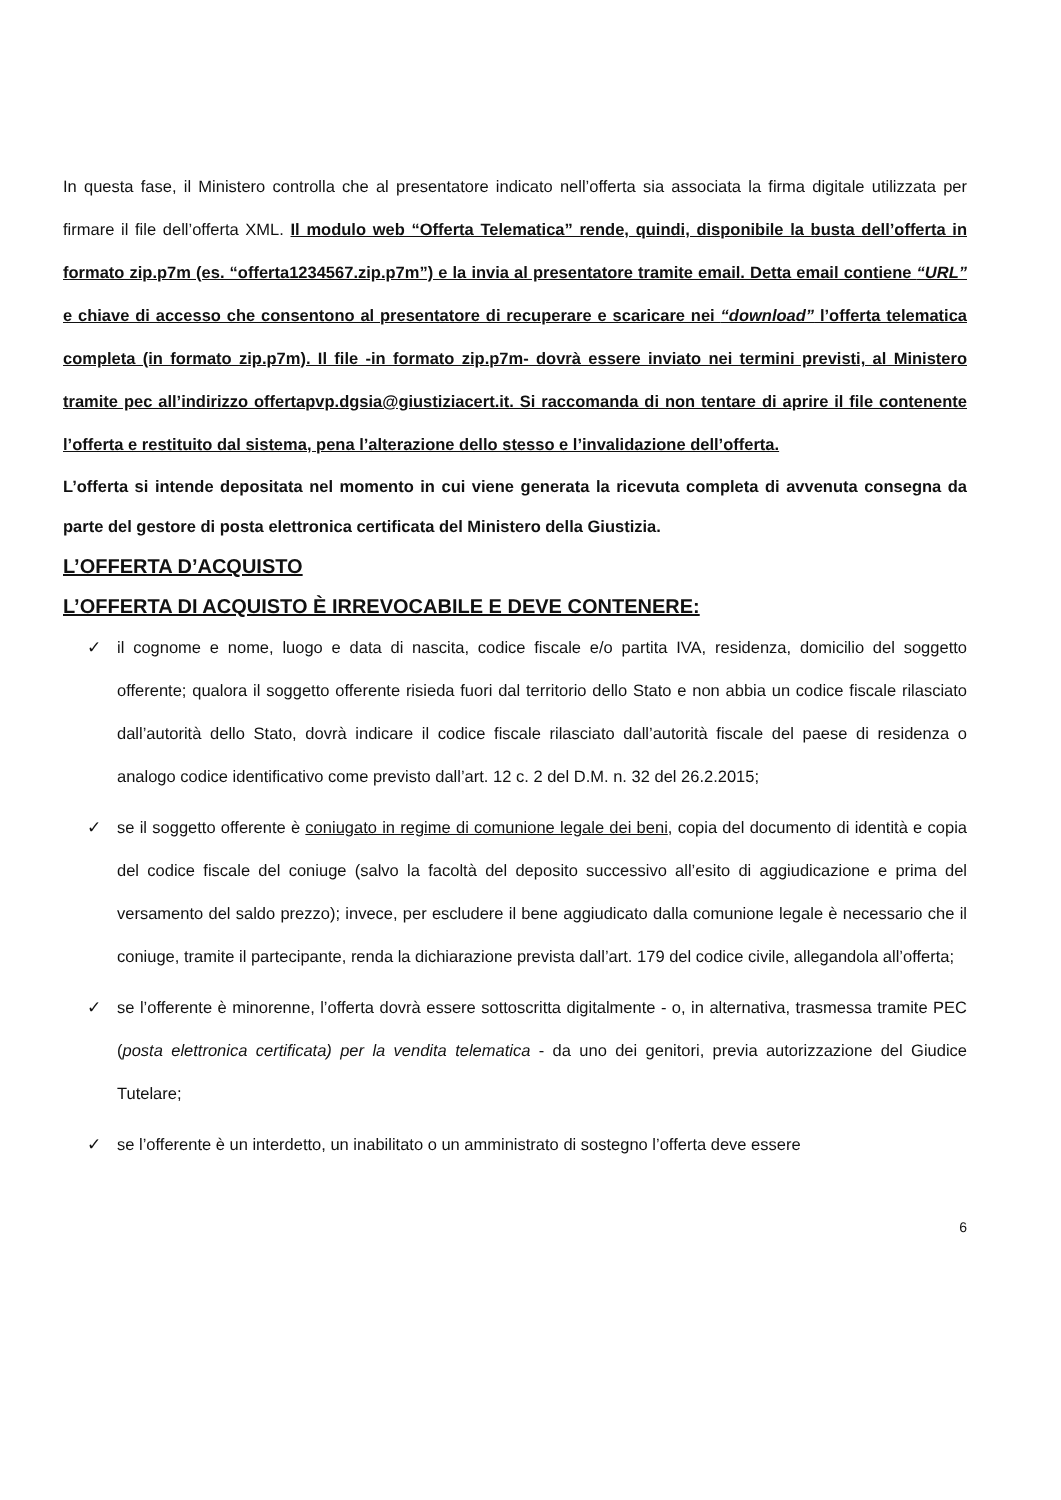In questa fase, il Ministero controlla che al presentatore indicato nell’offerta sia associata la firma digitale utilizzata per firmare il file dell’offerta XML. Il modulo web “Offerta Telematica” rende, quindi, disponibile la busta dell’offerta in formato zip.p7m (es. “offerta1234567.zip.p7m”) e la invia al presentatore tramite email. Detta email contiene “URL” e chiave di accesso che consentono al presentatore di recuperare e scaricare nei “download” l’offerta telematica completa (in formato zip.p7m). Il file -in formato zip.p7m- dovrà essere inviato nei termini previsti, al Ministero tramite pec all’indirizzo offertapvp.dgsia@giustiziacert.it. Si raccomanda di non tentare di aprire il file contenente l’offerta e restituito dal sistema, pena l’alterazione dello stesso e l’invalidazione dell’offerta.
L’offerta si intende depositata nel momento in cui viene generata la ricevuta completa di avvenuta consegna da parte del gestore di posta elettronica certificata del Ministero della Giustizia.
L’OFFERTA D’ACQUISTO
L’OFFERTA DI ACQUISTO È IRREVOCABILE E DEVE CONTENERE:
✓ il cognome e nome, luogo e data di nascita, codice fiscale e/o partita IVA, residenza, domicilio del soggetto offerente; qualora il soggetto offerente risieda fuori dal territorio dello Stato e non abbia un codice fiscale rilasciato dall’autorità dello Stato, dovrà indicare il codice fiscale rilasciato dall’autorità fiscale del paese di residenza o analogo codice identificativo come previsto dall’art. 12 c. 2 del D.M. n. 32 del 26.2.2015;
✓ se il soggetto offerente è coniugato in regime di comunione legale dei beni, copia del documento di identità e copia del codice fiscale del coniuge (salvo la facoltà del deposito successivo all’esito di aggiudicazione e prima del versamento del saldo prezzo); invece, per escludere il bene aggiudicato dalla comunione legale è necessario che il coniuge, tramite il partecipante, renda la dichiarazione prevista dall’art. 179 del codice civile, allegandola all’offerta;
✓ se l’offerente è minorenne, l’offerta dovrà essere sottoscritta digitalmente - o, in alternativa, trasmessa tramite PEC (posta elettronica certificata) per la vendita telematica - da uno dei genitori, previa autorizzazione del Giudice Tutelare;
✓ se l’offerente è un interdetto, un inabilitato o un amministrato di sostegno l’offerta deve essere
6